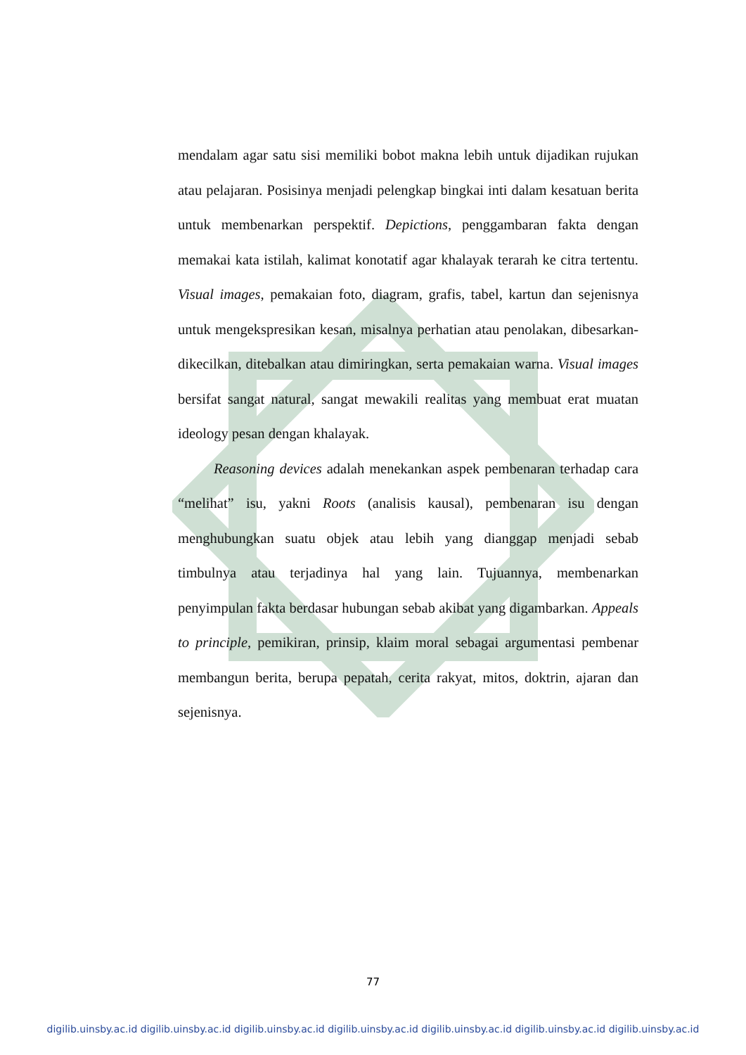mendalam agar satu sisi memiliki bobot makna lebih untuk dijadikan rujukan atau pelajaran. Posisinya menjadi pelengkap bingkai inti dalam kesatuan berita untuk membenarkan perspektif. Depictions, penggambaran fakta dengan memakai kata istilah, kalimat konotatif agar khalayak terarah ke citra tertentu. Visual images, pemakaian foto, diagram, grafis, tabel, kartun dan sejenisnya untuk mengekspresikan kesan, misalnya perhatian atau penolakan, dibesarkan-dikecilkan, ditebalkan atau dimiringkan, serta pemakaian warna. Visual images bersifat sangat natural, sangat mewakili realitas yang membuat erat muatan ideology pesan dengan khalayak.
Reasoning devices adalah menekankan aspek pembenaran terhadap cara “melihat” isu, yakni Roots (analisis kausal), pembenaran isu dengan menghubungkan suatu objek atau lebih yang dianggap menjadi sebab timbulnya atau terjadinya hal yang lain. Tujuannya, membenarkan penyimpulan fakta berdasar hubungan sebab akibat yang digambarkan. Appeals to principle, pemikiran, prinsip, klaim moral sebagai argumentasi pembenar membangun berita, berupa pepatah, cerita rakyat, mitos, doktrin, ajaran dan sejenisnya.
77
digilib.uinsby.ac.id digilib.uinsby.ac.id digilib.uinsby.ac.id digilib.uinsby.ac.id digilib.uinsby.ac.id digilib.uinsby.ac.id digilib.uinsby.ac.id